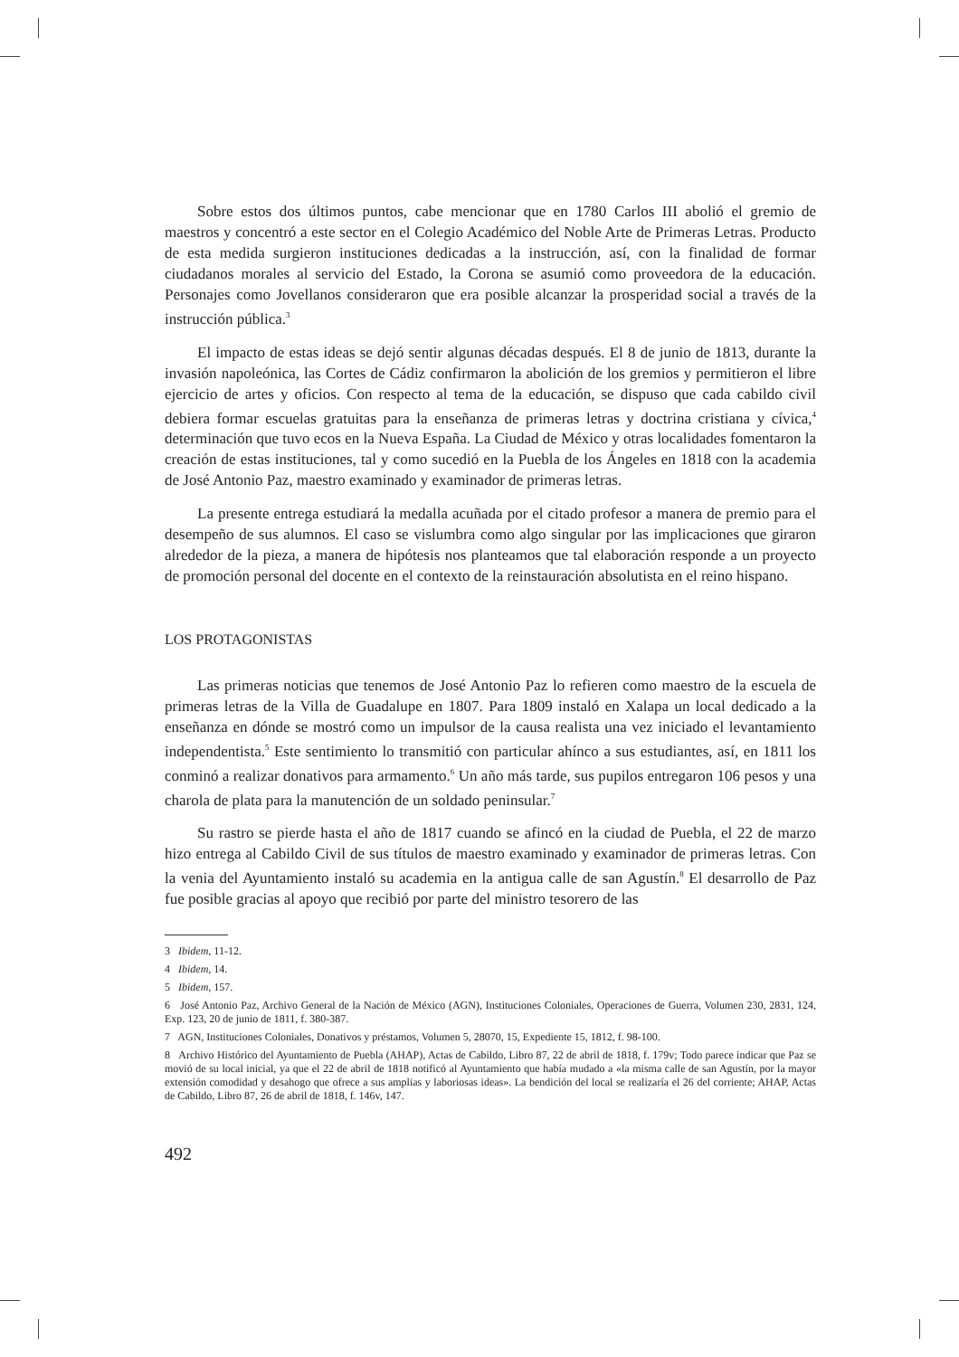Sobre estos dos últimos puntos, cabe mencionar que en 1780 Carlos III abolió el gremio de maestros y concentró a este sector en el Colegio Académico del Noble Arte de Primeras Letras. Producto de esta medida surgieron instituciones dedicadas a la instrucción, así, con la finalidad de formar ciudadanos morales al servicio del Estado, la Corona se asumió como proveedora de la educación. Personajes como Jovellanos consideraron que era posible alcanzar la prosperidad social a través de la instrucción pública.<sup>3</sup>
El impacto de estas ideas se dejó sentir algunas décadas después. El 8 de junio de 1813, durante la invasión napoleónica, las Cortes de Cádiz confirmaron la abolición de los gremios y permitieron el libre ejercicio de artes y oficios. Con respecto al tema de la educación, se dispuso que cada cabildo civil debiera formar escuelas gratuitas para la enseñanza de primeras letras y doctrina cristiana y cívica,<sup>4</sup> determinación que tuvo ecos en la Nueva España. La Ciudad de México y otras localidades fomentaron la creación de estas instituciones, tal y como sucedió en la Puebla de los Ángeles en 1818 con la academia de José Antonio Paz, maestro examinado y examinador de primeras letras.
La presente entrega estudiará la medalla acuñada por el citado profesor a manera de premio para el desempeño de sus alumnos. El caso se vislumbra como algo singular por las implicaciones que giraron alrededor de la pieza, a manera de hipótesis nos planteamos que tal elaboración responde a un proyecto de promoción personal del docente en el contexto de la reinstauración absolutista en el reino hispano.
LOS PROTAGONISTAS
Las primeras noticias que tenemos de José Antonio Paz lo refieren como maestro de la escuela de primeras letras de la Villa de Guadalupe en 1807. Para 1809 instaló en Xalapa un local dedicado a la enseñanza en dónde se mostró como un impulsor de la causa realista una vez iniciado el levantamiento independentista.<sup>5</sup> Este sentimiento lo transmitió con particular ahínco a sus estudiantes, así, en 1811 los conminó a realizar donativos para armamento.<sup>6</sup> Un año más tarde, sus pupilos entregaron 106 pesos y una charola de plata para la manutención de un soldado peninsular.<sup>7</sup>
Su rastro se pierde hasta el año de 1817 cuando se afincó en la ciudad de Puebla, el 22 de marzo hizo entrega al Cabildo Civil de sus títulos de maestro examinado y examinador de primeras letras. Con la venia del Ayuntamiento instaló su academia en la antigua calle de san Agustín.<sup>8</sup> El desarrollo de Paz fue posible gracias al apoyo que recibió por parte del ministro tesorero de las
3 Ibidem, 11-12.
4 Ibidem, 14.
5 Ibidem, 157.
6 José Antonio Paz, Archivo General de la Nación de México (AGN), Instituciones Coloniales, Operaciones de Guerra, Volumen 230, 2831, 124, Exp. 123, 20 de junio de 1811, f. 380-387.
7 AGN, Instituciones Coloniales, Donativos y préstamos, Volumen 5, 28070, 15, Expediente 15, 1812, f. 98-100.
8 Archivo Histórico del Ayuntamiento de Puebla (AHAP), Actas de Cabildo, Libro 87, 22 de abril de 1818, f. 179v; Todo parece indicar que Paz se movió de su local inicial, ya que el 22 de abril de 1818 notificó al Ayuntamiento que había mudado a «la misma calle de san Agustín, por la mayor extensión comodidad y desahogo que ofrece a sus amplias y laboriosas ideas». La bendición del local se realizaría el 26 del corriente; AHAP, Actas de Cabildo, Libro 87, 26 de abril de 1818, f. 146v, 147.
492